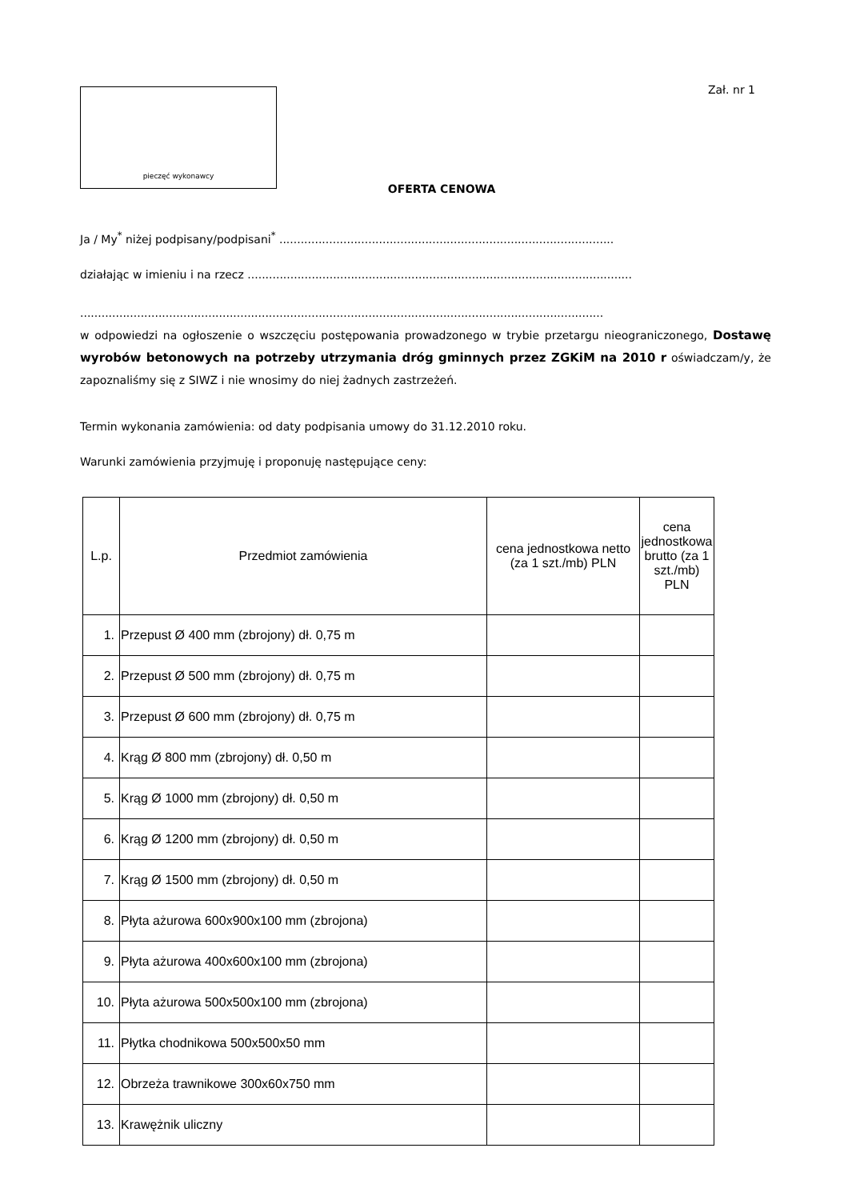pieczęć wykonawcy
Zał. nr 1
OFERTA CENOWA
Ja / My<sup>*</sup> niżej podpisany/podpisani<sup>*</sup> ..............................................................................................
działając w imieniu i na rzecz ............................................................................................................
...................................................................................................................................................
w odpowiedzi na ogłoszenie o wszczęciu postępowania prowadzonego w trybie przetargu nieograniczonego, Dostawę wyrobów betonowych na potrzeby utrzymania dróg gminnych przez ZGKiM na 2010 r oświadczam/y, że zapoznaliśmy się z SIWZ i nie wnosimy do niej żadnych zastrzeżeń.
Termin wykonania zamówienia: od daty podpisania umowy do 31.12.2010 roku.
Warunki zamówienia przyjmuję i proponuję następujące ceny:
| L.p. | Przedmiot zamówienia | cena jednostkowa netto (za 1 szt./mb) PLN | cena jednostkowa brutto (za 1 szt./mb) PLN |
| --- | --- | --- | --- |
| 1. | Przepust Ø 400 mm (zbrojony) dł. 0,75 m | | |
| 2. | Przepust Ø 500 mm (zbrojony) dł. 0,75 m | | |
| 3. | Przepust Ø 600 mm (zbrojony) dł. 0,75 m | | |
| 4. | Krąg Ø 800 mm (zbrojony) dł. 0,50 m | | |
| 5. | Krąg Ø 1000 mm (zbrojony) dł. 0,50 m | | |
| 6. | Krąg Ø 1200 mm (zbrojony) dł. 0,50 m | | |
| 7. | Krąg Ø 1500 mm (zbrojony) dł. 0,50 m | | |
| 8. | Płyta ażurowa 600x900x100 mm (zbrojona) | | |
| 9. | Płyta ażurowa 400x600x100 mm (zbrojona) | | |
| 10. | Płyta ażurowa 500x500x100 mm (zbrojona) | | |
| 11. | Płytka chodnikowa 500x500x50 mm | | |
| 12. | Obrzeża trawnikowe 300x60x750 mm | | |
| 13. | Krawężnik uliczny | | |